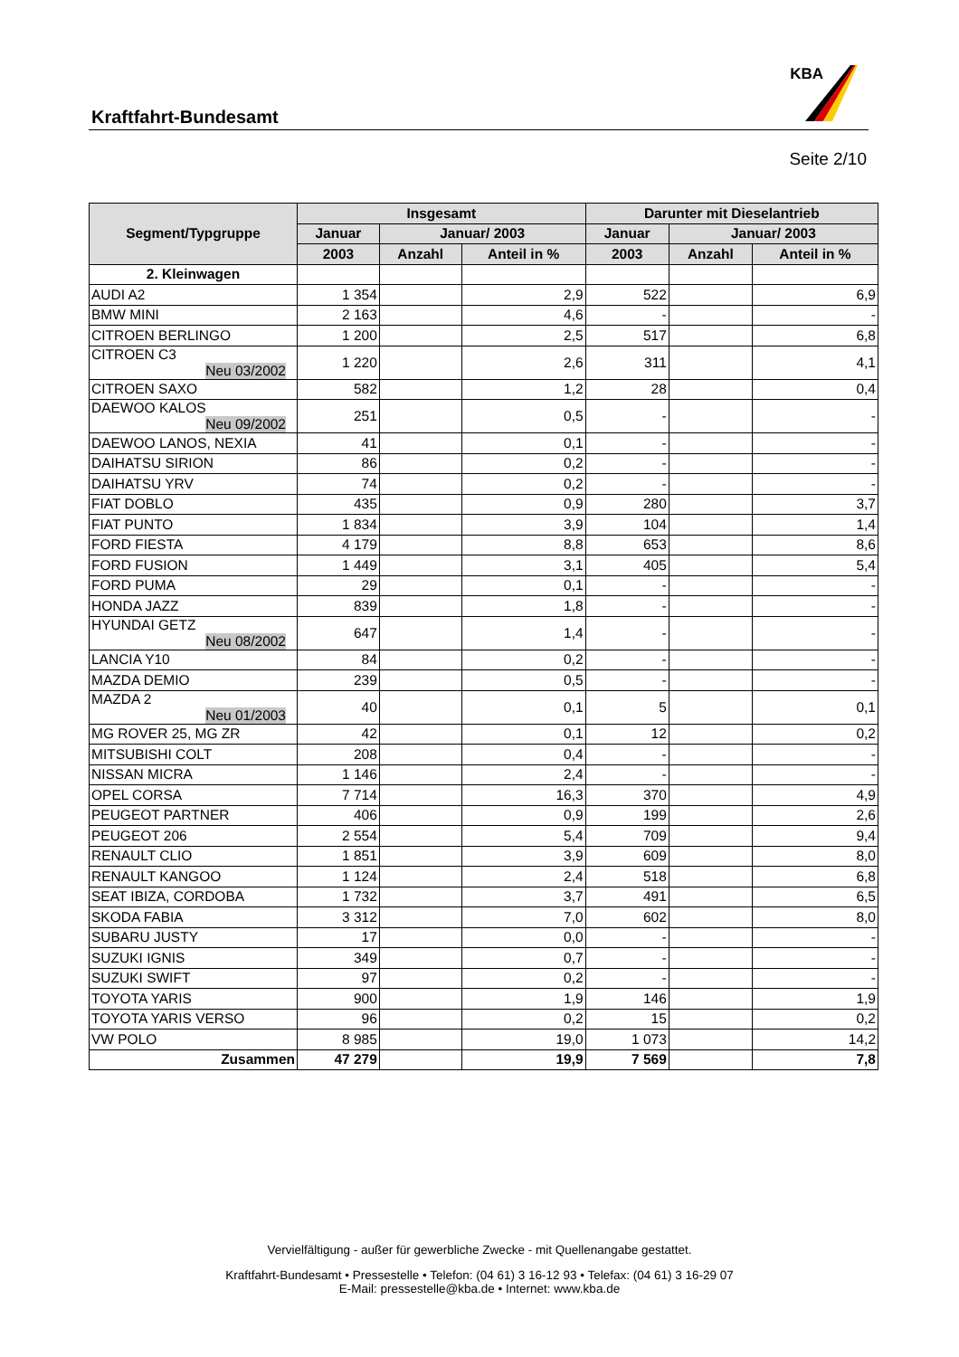Kraftfahrt-Bundesamt
KBA
Seite 2/10
| Segment/Typgruppe | Insgesamt | | | Darunter mit Dieselantrieb | | |
| --- | --- | --- | --- | --- | --- | --- |
| | Januar | Januar/ 2003 | | Januar | Januar/ 2003 | |
| | 2003 | Anzahl | Anteil in % | 2003 | Anzahl | Anteil in % |
| 2. Kleinwagen | | | | | | |
| AUDI A2 | 1 354 | | 2,9 | 522 | | 6,9 |
| BMW MINI | 2 163 | | 4,6 | - | | - |
| CITROEN BERLINGO | 1 200 | | 2,5 | 517 | | 6,8 |
| CITROEN C3 Neu 03/2002 | 1 220 | | 2,6 | 311 | | 4,1 |
| CITROEN SAXO | 582 | | 1,2 | 28 | | 0,4 |
| DAEWOO KALOS Neu 09/2002 | 251 | | 0,5 | - | | - |
| DAEWOO LANOS, NEXIA | 41 | | 0,1 | - | | - |
| DAIHATSU SIRION | 86 | | 0,2 | - | | - |
| DAIHATSU YRV | 74 | | 0,2 | - | | - |
| FIAT DOBLO | 435 | | 0,9 | 280 | | 3,7 |
| FIAT PUNTO | 1 834 | | 3,9 | 104 | | 1,4 |
| FORD FIESTA | 4 179 | | 8,8 | 653 | | 8,6 |
| FORD FUSION | 1 449 | | 3,1 | 405 | | 5,4 |
| FORD PUMA | 29 | | 0,1 | - | | - |
| HONDA JAZZ | 839 | | 1,8 | - | | - |
| HYUNDAI GETZ Neu 08/2002 | 647 | | 1,4 | - | | - |
| LANCIA Y10 | 84 | | 0,2 | - | | - |
| MAZDA DEMIO | 239 | | 0,5 | - | | - |
| MAZDA 2 Neu 01/2003 | 40 | | 0,1 | 5 | | 0,1 |
| MG ROVER 25, MG ZR | 42 | | 0,1 | 12 | | 0,2 |
| MITSUBISHI COLT | 208 | | 0,4 | - | | - |
| NISSAN MICRA | 1 146 | | 2,4 | - | | - |
| OPEL CORSA | 7 714 | | 16,3 | 370 | | 4,9 |
| PEUGEOT PARTNER | 406 | | 0,9 | 199 | | 2,6 |
| PEUGEOT 206 | 2 554 | | 5,4 | 709 | | 9,4 |
| RENAULT CLIO | 1 851 | | 3,9 | 609 | | 8,0 |
| RENAULT KANGOO | 1 124 | | 2,4 | 518 | | 6,8 |
| SEAT IBIZA, CORDOBA | 1 732 | | 3,7 | 491 | | 6,5 |
| SKODA FABIA | 3 312 | | 7,0 | 602 | | 8,0 |
| SUBARU JUSTY | 17 | | 0,0 | - | | - |
| SUZUKI IGNIS | 349 | | 0,7 | - | | - |
| SUZUKI SWIFT | 97 | | 0,2 | - | | - |
| TOYOTA YARIS | 900 | | 1,9 | 146 | | 1,9 |
| TOYOTA YARIS VERSO | 96 | | 0,2 | 15 | | 0,2 |
| VW POLO | 8 985 | | 19,0 | 1 073 | | 14,2 |
| Zusammen | 47 279 | | 19,9 | 7 569 | | 7,8 |
Vervielfältigung - außer für gewerbliche Zwecke - mit Quellenangabe gestattet.
Kraftfahrt-Bundesamt • Pressestelle • Telefon: (04 61) 3 16-12 93 • Telefax: (04 61) 3 16-29 07
E-Mail: pressestelle@kba.de • Internet: www.kba.de